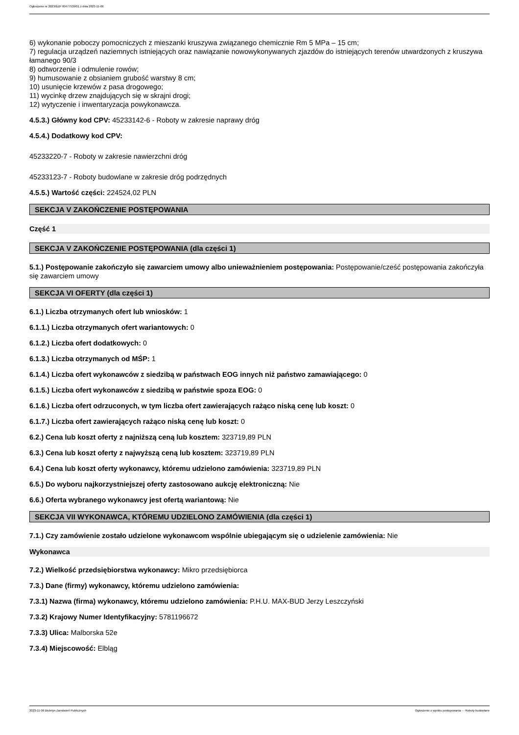Ogłoszenie nr 2023/BZP 00477539/01 z dnia 2023-11-06
6) wykonanie poboczy pomocniczych z mieszanki kruszywa związanego chemicznie Rm 5 MPa – 15 cm;
7) regulacja urządzeń naziemnych istniejących oraz nawiązanie nowowykonywanych zjazdów do istniejących terenów utwardzonych z kruszywa łamanego 90/3
8) odtworzenie i odmulenie rowów;
9) humusowanie z obsianiem grubość warstwy 8 cm;
10) usunięcie krzewów z pasa drogowego;
11) wycinkę drzew znajdujących się w skrajni drogi;
12) wytyczenie i inwentaryzacja powykonawcza.
4.5.3.) Główny kod CPV: 45233142-6 - Roboty w zakresie naprawy dróg
4.5.4.) Dodatkowy kod CPV:
45233220-7 - Roboty w zakresie nawierzchni dróg
45233123-7 - Roboty budowlane w zakresie dróg podrzędnych
4.5.5.) Wartość części: 224524,02 PLN
SEKCJA V ZAKOŃCZENIE POSTĘPOWANIA
Część 1
SEKCJA V ZAKOŃCZENIE POSTĘPOWANIA (dla części 1)
5.1.) Postępowanie zakończyło się zawarciem umowy albo unieważnieniem postępowania: Postępowanie/cześć postępowania zakończyła się zawarciem umowy
SEKCJA VI OFERTY (dla części 1)
6.1.) Liczba otrzymanych ofert lub wniosków: 1
6.1.1.) Liczba otrzymanych ofert wariantowych: 0
6.1.2.) Liczba ofert dodatkowych: 0
6.1.3.) Liczba otrzymanych od MŚP: 1
6.1.4.) Liczba ofert wykonawców z siedzibą w państwach EOG innych niż państwo zamawiającego: 0
6.1.5.) Liczba ofert wykonawców z siedzibą w państwie spoza EOG: 0
6.1.6.) Liczba ofert odrzuconych, w tym liczba ofert zawierających rażąco niską cenę lub koszt: 0
6.1.7.) Liczba ofert zawierających rażąco niską cenę lub koszt: 0
6.2.) Cena lub koszt oferty z najniższą ceną lub kosztem: 323719,89 PLN
6.3.) Cena lub koszt oferty z najwyższą ceną lub kosztem: 323719,89 PLN
6.4.) Cena lub koszt oferty wykonawcy, któremu udzielono zamówienia: 323719,89 PLN
6.5.) Do wyboru najkorzystniejszej oferty zastosowano aukcję elektroniczną: Nie
6.6.) Oferta wybranego wykonawcy jest ofertą wariantową: Nie
SEKCJA VII WYKONAWCA, KTÓREMU UDZIELONO ZAMÓWIENIA (dla części 1)
7.1.) Czy zamówienie zostało udzielone wykonawcom wspólnie ubiegającym się o udzielenie zamówienia: Nie
Wykonawca
7.2.) Wielkość przedsiębiorstwa wykonawcy: Mikro przedsiębiorca
7.3.) Dane (firmy) wykonawcy, któremu udzielono zamówienia:
7.3.1) Nazwa (firma) wykonawcy, któremu udzielono zamówienia: P.H.U. MAX-BUD Jerzy Leszczyński
7.3.2) Krajowy Numer Identyfikacyjny: 5781196672
7.3.3) Ulica: Malborska 52e
7.3.4) Miejscowość: Elbląg
2023-11-06 Biuletyn Zamówień Publicznych Ogłoszenie o wyniku postępowania - - Roboty budowlane